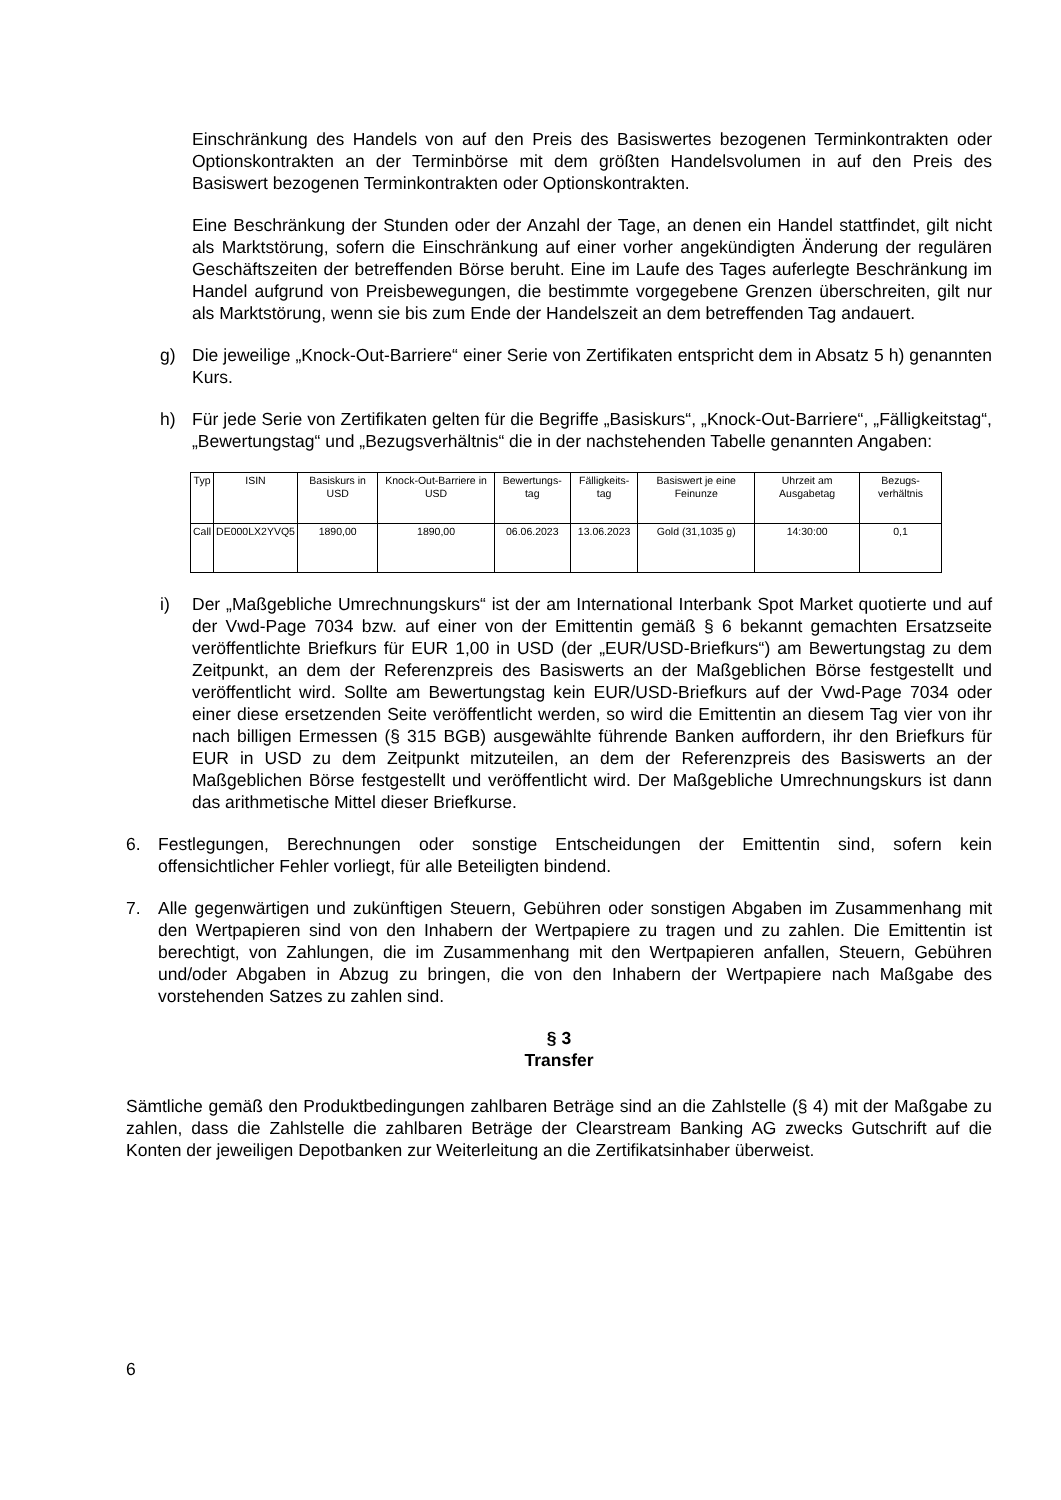Einschränkung des Handels von auf den Preis des Basiswertes bezogenen Termin­kontrakten oder Optionskontrakten an der Terminbörse mit dem größten Handelsvolumen in auf den Preis des Basiswert bezogenen Terminkontrakten oder Optionskontrakten.
Eine Beschränkung der Stunden oder der Anzahl der Tage, an denen ein Handel stattfindet, gilt nicht als Marktstörung, sofern die Einschränkung auf einer vorher angekündigten Änderung der regulären Geschäftszeiten der betreffenden Börse beruht. Eine im Laufe des Tages auferlegte Beschränkung im Handel aufgrund von Preisbewegungen, die bestimmte vorgegebene Grenzen überschreiten, gilt nur als Marktstörung, wenn sie bis zum Ende der Handelszeit an dem betreffenden Tag andauert.
g) Die jeweilige „Knock-Out-Barriere“ einer Serie von Zertifikaten entspricht dem in Absatz 5 h) genannten Kurs.
h) Für jede Serie von Zertifikaten gelten für die Begriffe „Basiskurs“, „Knock-Out-Barriere“, „Fälligkeitstag“, „Bewertungstag“ und „Bezugsverhältnis“ die in der nachstehenden Tabelle genannten Angaben:
| Typ | ISIN | Basiskurs in USD | Knock-Out-Barriere in USD | Bewertungs-tag | Fälligkeits-tag | Basiswert je eine Feinunze | Uhrzeit am Ausgabetag | Bezugs-verhältnis |
| --- | --- | --- | --- | --- | --- | --- | --- | --- |
| Call | DE000LX2YVQ5 | 1890,00 | 1890,00 | 06.06.2023 | 13.06.2023 | Gold (31,1035 g) | 14:30:00 | 0,1 |
i) Der „Maßgebliche Umrechnungskurs“ ist der am International Interbank Spot Market quotierte und auf der Vwd-Page 7034 bzw. auf einer von der Emittentin gemäß § 6 bekannt gemachten Ersatzseite veröffentlichte Briefkurs für EUR 1,00 in USD (der „EUR/USD-Briefkurs“) am Bewertungstag zu dem Zeitpunkt, an dem der Referenzpreis des Basiswerts an der Maßgeblichen Börse festgestellt und veröffentlicht wird. Sollte am Bewertungstag kein EUR/USD-Briefkurs auf der Vwd-Page 7034 oder einer diese ersetzenden Seite ver­öffentlicht werden, so wird die Emittentin an diesem Tag vier von ihr nach billigen Ermessen (§ 315 BGB) ausgewählte führende Banken auffordern, ihr den Briefkurs für EUR in USD zu dem Zeitpunkt mitzuteilen, an dem der Referenzpreis des Basiswerts an der Maßgeblichen Börse festgestellt und veröffentlicht wird. Der Maßgebliche Umrechnungskurs ist dann das arithmetische Mittel dieser Briefkurse.
6. Festlegungen, Berechnungen oder sonstige Entscheidungen der Emittentin sind, sofern kein offensichtlicher Fehler vorliegt, für alle Beteiligten bindend.
7. Alle gegenwärtigen und zukünftigen Steuern, Gebühren oder sonstigen Abgaben im Zusammenhang mit den Wertpapieren sind von den Inhabern der Wertpapiere zu tragen und zu zahlen. Die Emittentin ist berechtigt, von Zahlungen, die im Zusammenhang mit den Wert­papieren anfallen, Steuern, Gebühren und/oder Abgaben in Abzug zu bringen, die von den Inhabern der Wertpapiere nach Maßgabe des vorstehenden Satzes zu zahlen sind.
§ 3
Transfer
Sämtliche gemäß den Produktbedingungen zahlbaren Beträge sind an die Zahlstelle (§ 4) mit der Maßgabe zu zahlen, dass die Zahlstelle die zahlbaren Beträge der Clearstream Banking AG zwecks Gutschrift auf die Konten der jeweiligen Depotbanken zur Weiterleitung an die Zertifikatsinhaber überweist.
6